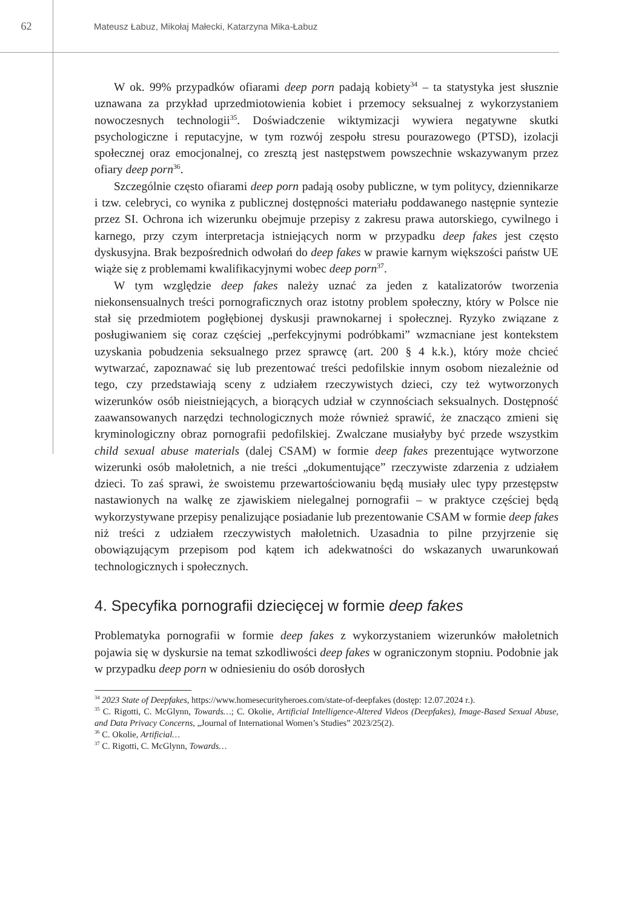62
Mateusz Łabuz, Mikołaj Małecki, Katarzyna Mika-Łabuz
W ok. 99% przypadków ofiarami deep porn padają kobiety<sup>34</sup> – ta statystyka jest słusznie uznawana za przykład uprzedmiotowienia kobiet i przemocy seksualnej z wykorzystaniem nowoczesnych technologii<sup>35</sup>. Doświadczenie wiktymizacji wywiera negatywne skutki psychologiczne i reputacyjne, w tym rozwój zespołu stresu pourazowego (PTSD), izolacji społecznej oraz emocjonalnej, co zresztą jest następstwem powszechnie wskazywanym przez ofiary deep porn<sup>36</sup>.
Szczególnie często ofiarami deep porn padają osoby publiczne, w tym politycy, dziennikarze i tzw. celebryci, co wynika z publicznej dostępności materiału poddawanego następnie syntezie przez SI. Ochrona ich wizerunku obejmuje przepisy z zakresu prawa autorskiego, cywilnego i karnego, przy czym interpretacja istniejących norm w przypadku deep fakes jest często dyskusyjna. Brak bezpośrednich odwołań do deep fakes w prawie karnym większości państw UE wiąże się z problemami kwalifikacyjnymi wobec deep porn<sup>37</sup>.
W tym względzie deep fakes należy uznać za jeden z katalizatorów tworzenia niekonsensualnych treści pornograficznych oraz istotny problem społeczny, który w Polsce nie stał się przedmiotem pogłębionej dyskusji prawnokarnej i społecznej. Ryzyko związane z posługiwaniem się coraz częściej „perfekcyjnymi podróbkami” wzmacniane jest kontekstem uzyskania pobudzenia seksualnego przez sprawcę (art. 200 § 4 k.k.), który może chcieć wytwarzać, zapoznawać się lub prezentować treści pedofilskie innym osobom niezależnie od tego, czy przedstawiają sceny z udziałem rzeczywistych dzieci, czy też wytworzonych wizerunków osób nieistniejących, a biorących udział w czynnościach seksualnych. Dostępność zaawansowanych narzędzi technologicznych może również sprawić, że znacząco zmieni się kryminologiczny obraz pornografii pedofilskiej. Zwalczane musiałyby być przede wszystkim child sexual abuse materials (dalej CSAM) w formie deep fakes prezentujące wytworzone wizerunki osób małoletnich, a nie treści „dokumentujące” rzeczywiste zdarzenia z udziałem dzieci. To zaś sprawi, że swoistemu przewartościowaniu będą musiały ulec typy przestępstw nastawionych na walkę ze zjawiskiem nielegalnej pornografii – w praktyce częściej będą wykorzystywane przepisy penalizujące posiadanie lub prezentowanie CSAM w formie deep fakes niż treści z udziałem rzeczywistych małoletnich. Uzasadnia to pilne przyjrzenie się obowiązującym przepisom pod kątem ich adekwatności do wskazanych uwarunkowań technologicznych i społecznych.
4. Specyfika pornografii dziecięcej w formie deep fakes
Problematyka pornografii w formie deep fakes z wykorzystaniem wizerunków małoletnich pojawia się w dyskursie na temat szkodliwości deep fakes w ograniczonym stopniu. Podobnie jak w przypadku deep porn w odniesieniu do osób dorosłych
<sup>34</sup> 2023 State of Deepfakes, https://www.homesecurityheroes.com/state-of-deepfakes (dostęp: 12.07.2024 r.).
<sup>35</sup> C. Rigotti, C. McGlynn, Towards…; C. Okolie, Artificial Intelligence-Altered Videos (Deepfakes), Image-Based Sexual Abuse, and Data Privacy Concerns, „Journal of International Women’s Studies” 2023/25(2).
<sup>36</sup> C. Okolie, Artificial…
<sup>37</sup> C. Rigotti, C. McGlynn, Towards…